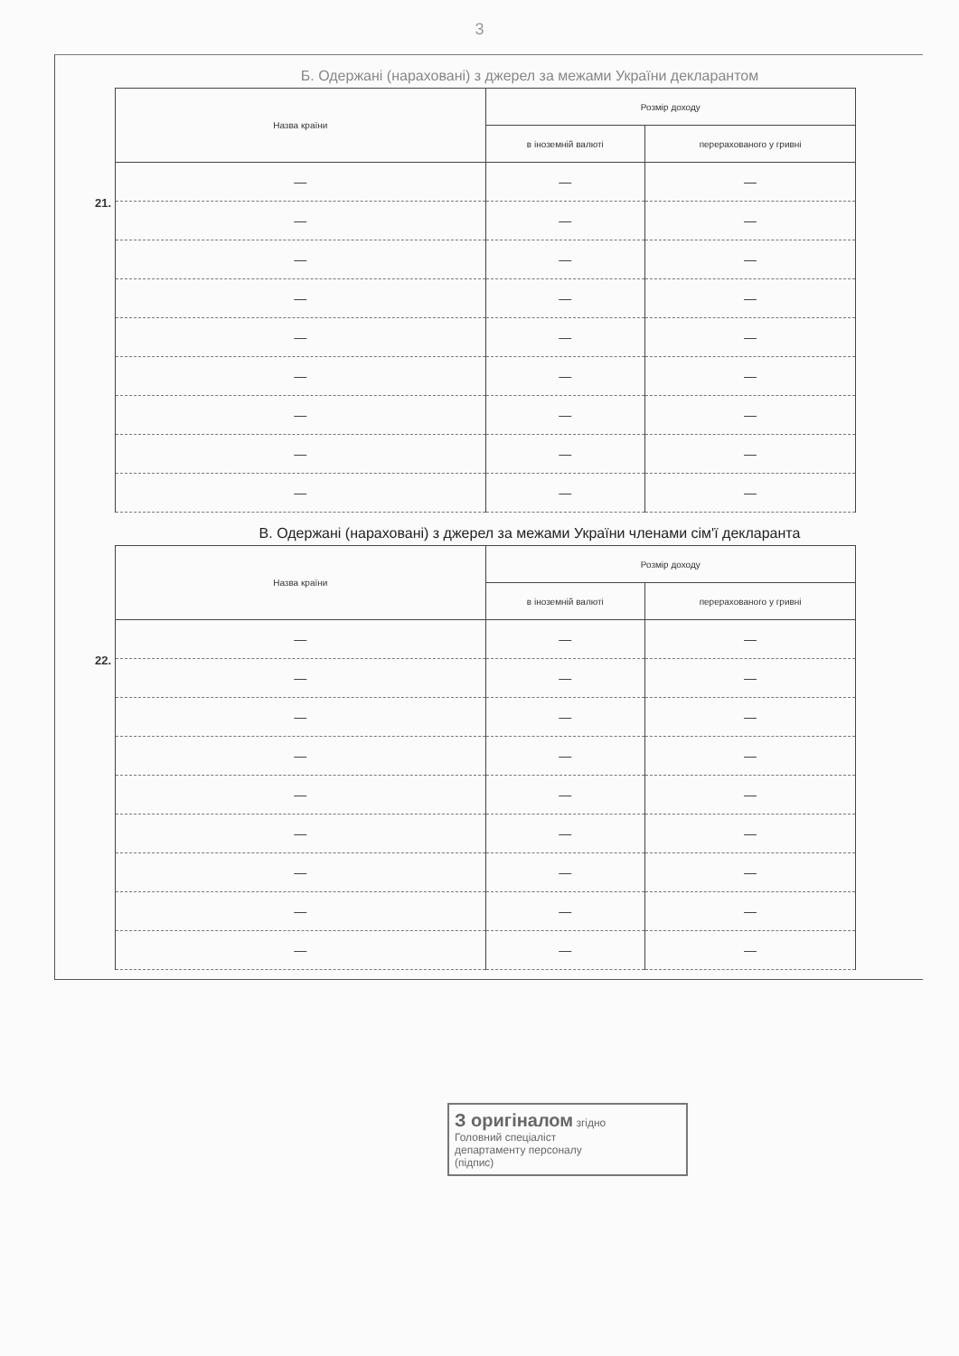3
Б. Одержані (нараховані) з джерел за межами України декларантом
21.
| Назва країни | Розмір доходу | |
| --- | --- | --- |
| | в іноземній валюті | перерахованого у гривні |
| — | — | — |
| — | — | — |
| — | — | — |
| — | — | — |
| — | — | — |
| — | — | — |
| — | — | — |
| — | — | — |
| — | — | — |
В. Одержані (нараховані) з джерел за межами України членами сім'ї декларанта
22.
| Назва країни | Розмір доходу | |
| --- | --- | --- |
| | в іноземній валюті | перерахованого у гривні |
| — | — | — |
| — | — | — |
| — | — | — |
| — | — | — |
| — | — | — |
| — | — | — |
| — | — | — |
| — | — | — |
| — | — | — |
З оригіналом згідно
Головний спеціаліст
департаменту персоналу
(підпис)